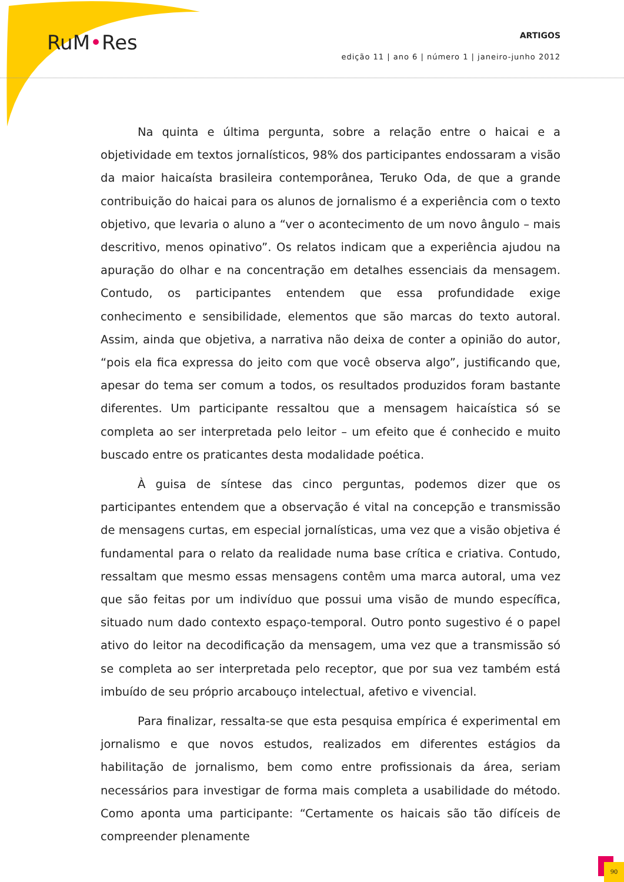RuM•Res
ARTIGOS
edição 11 | ano 6 | número 1 | janeiro-junho 2012
Na quinta e última pergunta, sobre a relação entre o haicai e a objetividade em textos jornalísticos, 98% dos participantes endossaram a visão da maior haicaísta brasileira contemporânea, Teruko Oda, de que a grande contribuição do haicai para os alunos de jornalismo é a experiência com o texto objetivo, que levaria o aluno a “ver o acontecimento de um novo ângulo – mais descritivo, menos opinativo”. Os relatos indicam que a experiência ajudou na apuração do olhar e na concentração em detalhes essenciais da mensagem. Contudo, os participantes entendem que essa profundidade exige conhecimento e sensibilidade, elementos que são marcas do texto autoral. Assim, ainda que objetiva, a narrativa não deixa de conter a opinião do autor, “pois ela fica expressa do jeito com que você observa algo”, justificando que, apesar do tema ser comum a todos, os resultados produzidos foram bastante diferentes. Um participante ressaltou que a mensagem haicaística só se completa ao ser interpretada pelo leitor – um efeito que é conhecido e muito buscado entre os praticantes desta modalidade poética.
À guisa de síntese das cinco perguntas, podemos dizer que os participantes entendem que a observação é vital na concepção e transmissão de mensagens curtas, em especial jornalísticas, uma vez que a visão objetiva é fundamental para o relato da realidade numa base crítica e criativa. Contudo, ressaltam que mesmo essas mensagens contêm uma marca autoral, uma vez que são feitas por um indivíduo que possui uma visão de mundo específica, situado num dado contexto espaço-temporal. Outro ponto sugestivo é o papel ativo do leitor na decodificação da mensagem, uma vez que a transmissão só se completa ao ser interpretada pelo receptor, que por sua vez também está imbuído de seu próprio arcabouço intelectual, afetivo e vivencial.
Para finalizar, ressalta-se que esta pesquisa empírica é experimental em jornalismo e que novos estudos, realizados em diferentes estágios da habilitação de jornalismo, bem como entre profissionais da área, seriam necessários para investigar de forma mais completa a usabilidade do método. Como aponta uma participante: “Certamente os haicais são tão difíceis de compreender plenamente
90